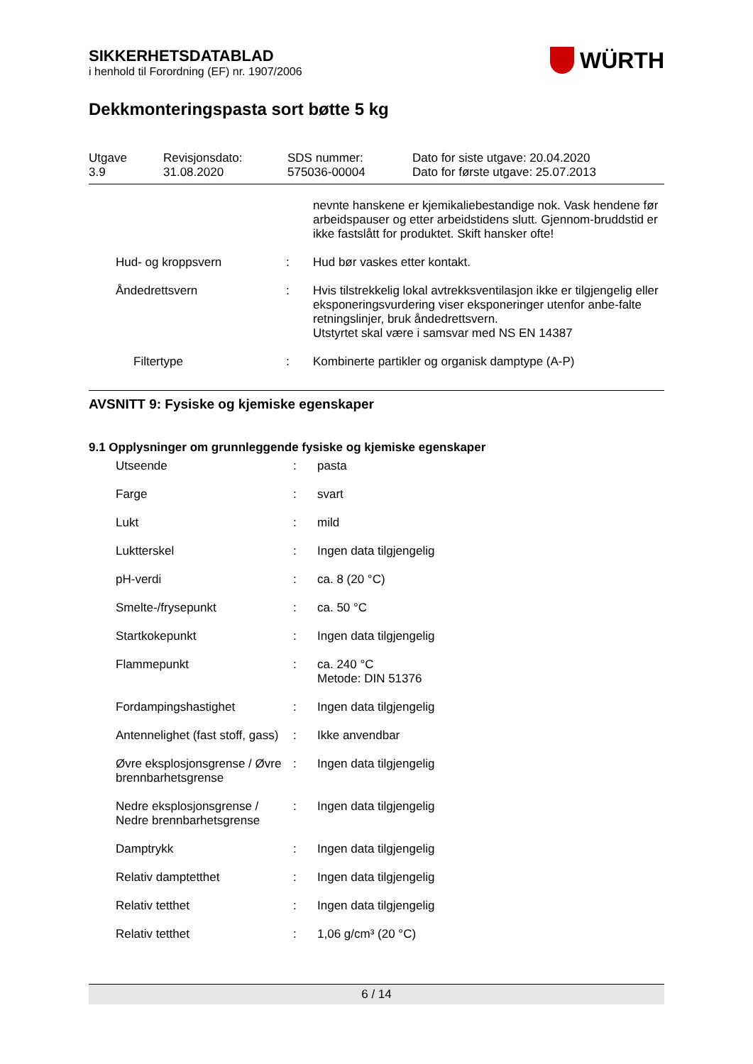SIKKERHETSDATABLAD
i henhold til Forordning (EF) nr. 1907/2006
WÜRTH
Dekkmonteringspasta sort bøtte 5 kg
| Utgave 3.9 | Revisjonsdato: 31.08.2020 | SDS nummer: 575036-00004 | Dato for siste utgave: 20.04.2020 Dato for første utgave: 25.07.2013 |
| | | | nevnte hanskene er kjemikaliebestandige nok. Vask hendene før arbeidspauser og etter arbeidstidens slutt. Gjennom-bruddstid er ikke fastslått for produktet. Skift hansker ofte! |
| | Hud- og kroppsvern | : | Hud bør vaskes etter kontakt. |
| | Åndedrettsvern | : | Hvis tilstrekkelig lokal avtrekksventilasjon ikke er tilgjengelig eller eksponeringsvurdering viser eksponeringer utenfor anbe-falte retningslinjer, bruk åndedrettsvern. Utstyrtet skal være i samsvar med NS EN 14387 |
| | Filtertype | : | Kombinerte partikler og organisk damptype (A-P) |
AVSNITT 9: Fysiske og kjemiske egenskaper
9.1 Opplysninger om grunnleggende fysiske og kjemiske egenskaper
| | Utseende | : | pasta |
| | Farge | : | svart |
| | Lukt | : | mild |
| | Luktterskel | : | Ingen data tilgjengelig |
| | pH-verdi | : | ca. 8 (20 °C) |
| | Smelte-/frysepunkt | : | ca. 50 °C |
| | Startkokepunkt | : | Ingen data tilgjengelig |
| | Flammepunkt | : | ca. 240 °C Metode: DIN 51376 |
| | Fordampingshastighet | : | Ingen data tilgjengelig |
| | Antennelighet (fast stoff, gass) | : | Ikke anvendbar |
| | Øvre eksplosjonsgrense / Øvre brennbarhetsgrense | : | Ingen data tilgjengelig |
| | Nedre eksplosjonsgrense / Nedre brennbarhetsgrense | : | Ingen data tilgjengelig |
| | Damptrykk | : | Ingen data tilgjengelig |
| | Relativ damptetthet | : | Ingen data tilgjengelig |
| | Relativ tetthet | : | Ingen data tilgjengelig |
| | Relativ tetthet | : | 1,06 g/cm³ (20 °C) |
6 / 14